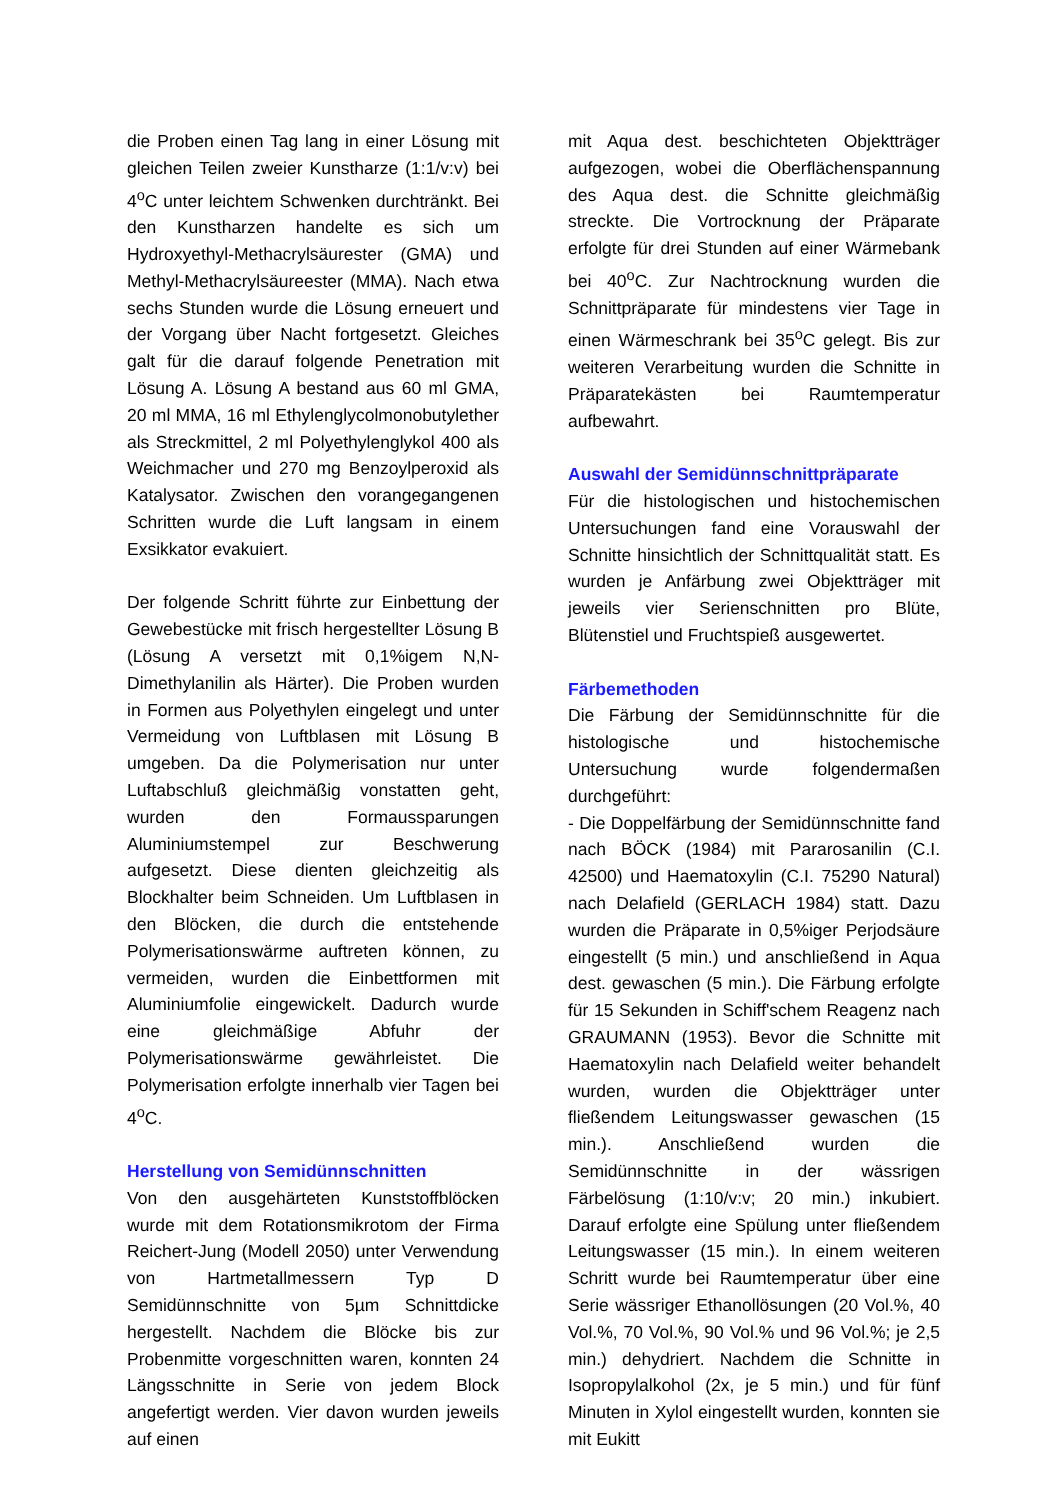die Proben einen Tag lang in einer Lösung mit gleichen Teilen zweier Kunstharze (1:1/v:v) bei 4<sup>o</sup>C unter leichtem Schwenken durchtränkt. Bei den Kunstharzen handelte es sich um Hydroxyethyl-Methacrylsäurester (GMA) und Methyl-Methacrylsäureester (MMA). Nach etwa sechs Stunden wurde die Lösung erneuert und der Vorgang über Nacht fortgesetzt. Gleiches galt für die darauf folgende Penetration mit Lösung A. Lösung A bestand aus 60 ml GMA, 20 ml MMA, 16 ml Ethylenglycolmonobutylether als Streckmittel, 2 ml Polyethylenglykol 400 als Weichmacher und 270 mg Benzoylperoxid als Katalysator. Zwischen den vorangegangenen Schritten wurde die Luft langsam in einem Exsikkator evakuiert.
Der folgende Schritt führte zur Einbettung der Gewebestücke mit frisch hergestellter Lösung B (Lösung A versetzt mit 0,1%igem N,N-Dimethylanilin als Härter). Die Proben wurden in Formen aus Polyethylen eingelegt und unter Vermeidung von Luftblasen mit Lösung B umgeben. Da die Polymerisation nur unter Luftabschluß gleichmäßig vonstatten geht, wurden den Formaussparungen Aluminiumstempel zur Beschwerung aufgesetzt. Diese dienten gleichzeitig als Blockhalter beim Schneiden. Um Luftblasen in den Blöcken, die durch die entstehende Polymerisationswärme auftreten können, zu vermeiden, wurden die Einbettformen mit Aluminiumfolie eingewickelt. Dadurch wurde eine gleichmäßige Abfuhr der Polymerisationswärme gewährleistet. Die Polymerisation erfolgte innerhalb vier Tagen bei 4<sup>o</sup>C.
Herstellung von Semidünnschnitten
Von den ausgehärteten Kunststoffblöcken wurde mit dem Rotationsmikrotom der Firma Reichert-Jung (Modell 2050) unter Verwendung von Hartmetallmessern Typ D Semidünnschnitte von 5µm Schnittdicke hergestellt. Nachdem die Blöcke bis zur Probenmitte vorgeschnitten waren, konnten 24 Längsschnitte in Serie von jedem Block angefertigt werden. Vier davon wurden jeweils auf einen
mit Aqua dest. beschichteten Objektträger aufgezogen, wobei die Oberflächenspannung des Aqua dest. die Schnitte gleichmäßig streckte. Die Vortrocknung der Präparate erfolgte für drei Stunden auf einer Wärmebank bei 40<sup>o</sup>C. Zur Nachtrocknung wurden die Schnittpräparate für mindestens vier Tage in einen Wärmeschrank bei 35<sup>o</sup>C gelegt. Bis zur weiteren Verarbeitung wurden die Schnitte in Präparatekästen bei Raumtemperatur aufbewahrt.
Auswahl der Semidünnschnittpräparate
Für die histologischen und histochemischen Untersuchungen fand eine Vorauswahl der Schnitte hinsichtlich der Schnittqualität statt. Es wurden je Anfärbung zwei Objektträger mit jeweils vier Serienschnitten pro Blüte, Blütenstiel und Fruchtspieß ausgewertet.
Färbemethoden
Die Färbung der Semidünnschnitte für die histologische und histochemische Untersuchung wurde folgendermaßen durchgeführt:
- Die Doppelfärbung der Semidünnschnitte fand nach BÖCK (1984) mit Pararosanilin (C.I. 42500) und Haematoxylin (C.I. 75290 Natural) nach Delafield (GERLACH 1984) statt. Dazu wurden die Präparate in 0,5%iger Perjodsäure eingestellt (5 min.) und anschließend in Aqua dest. gewaschen (5 min.). Die Färbung erfolgte für 15 Sekunden in Schiff'schem Reagenz nach GRAUMANN (1953). Bevor die Schnitte mit Haematoxylin nach Delafield weiter behandelt wurden, wurden die Objektträger unter fließendem Leitungswasser gewaschen (15 min.). Anschließend wurden die Semidünnschnitte in der wässrigen Färbelösung (1:10/v:v; 20 min.) inkubiert. Darauf erfolgte eine Spülung unter fließendem Leitungswasser (15 min.). In einem weiteren Schritt wurde bei Raumtemperatur über eine Serie wässriger Ethanollösungen (20 Vol.%, 40 Vol.%, 70 Vol.%, 90 Vol.% und 96 Vol.%; je 2,5 min.) dehydriert. Nachdem die Schnitte in Isopropylalkohol (2x, je 5 min.) und für fünf Minuten in Xylol eingestellt wurden, konnten sie mit Eukitt